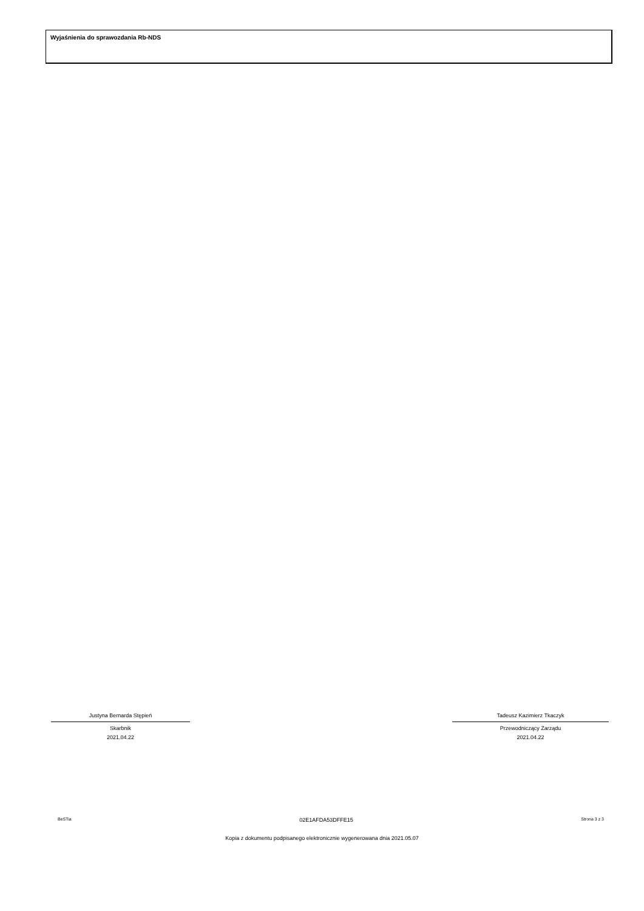Wyjaśnienia do sprawozdania Rb-NDS
Justyna Bernarda Stępień
Skarbnik
2021.04.22
Tadeusz Kazimierz Tkaczyk
Przewodniczący Zarządu
2021.04.22
BeSTia 02E1AFDA53DFFE15 Strona 3 z 3
Kopia z dokumentu podpisanego elektronicznie wygenerowana dnia 2021.05.07